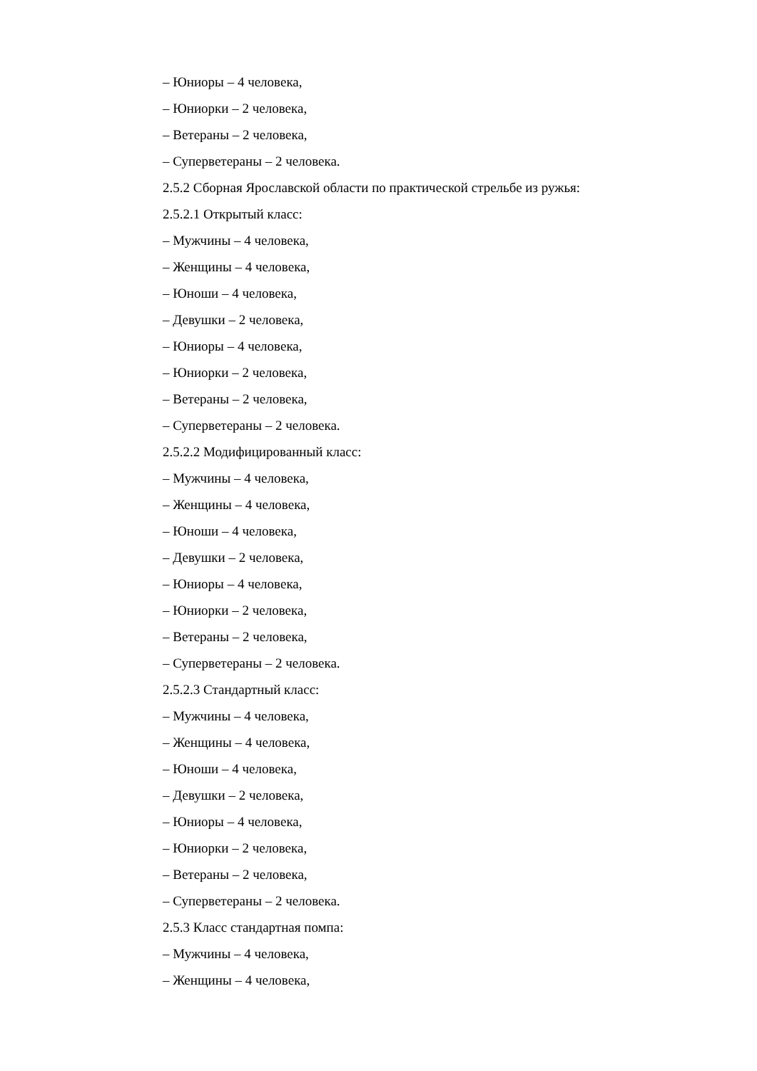– Юниоры – 4 человека,
– Юниорки – 2 человека,
– Ветераны – 2 человека,
– Суперветераны – 2 человека.
2.5.2 Сборная Ярославской области по практической стрельбе из ружья:
2.5.2.1 Открытый класс:
– Мужчины – 4 человека,
– Женщины – 4 человека,
– Юноши – 4 человека,
– Девушки – 2 человека,
– Юниоры – 4 человека,
– Юниорки – 2 человека,
– Ветераны – 2 человека,
– Суперветераны – 2 человека.
2.5.2.2 Модифицированный класс:
– Мужчины – 4 человека,
– Женщины – 4 человека,
– Юноши – 4 человека,
– Девушки – 2 человека,
– Юниоры – 4 человека,
– Юниорки – 2 человека,
– Ветераны – 2 человека,
– Суперветераны – 2 человека.
2.5.2.3 Стандартный класс:
– Мужчины – 4 человека,
– Женщины – 4 человека,
– Юноши – 4 человека,
– Девушки – 2 человека,
– Юниоры – 4 человека,
– Юниорки – 2 человека,
– Ветераны – 2 человека,
– Суперветераны – 2 человека.
2.5.3 Класс стандартная помпа:
– Мужчины – 4 человека,
– Женщины – 4 человека,